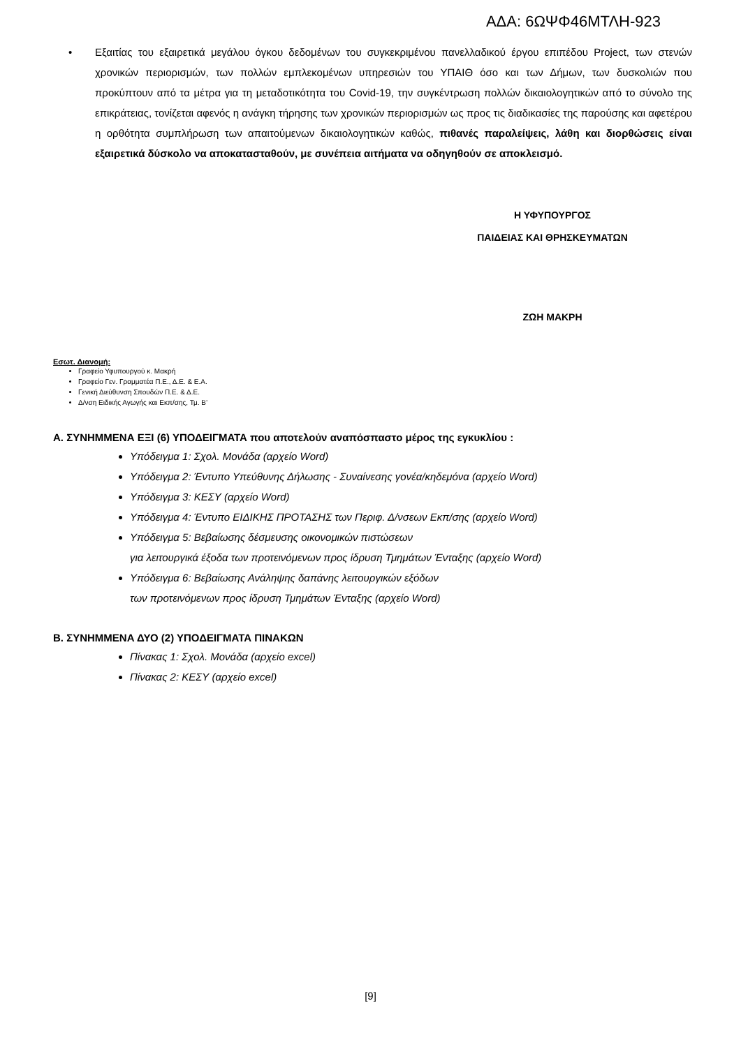ΑΔΑ: 6ΩΨΦ46ΜΤΛΗ-923
• Εξαιτίας του εξαιρετικά μεγάλου όγκου δεδομένων του συγκεκριμένου πανελλαδικού έργου επιπέδου Project, των στενών χρονικών περιορισμών, των πολλών εμπλεκομένων υπηρεσιών του ΥΠΑΙΘ όσο και των Δήμων, των δυσκολιών που προκύπτουν από τα μέτρα για τη μεταδοτικότητα του Covid-19, την συγκέντρωση πολλών δικαιολογητικών από το σύνολο της επικράτειας, τονίζεται αφενός η ανάγκη τήρησης των χρονικών περιορισμών ως προς τις διαδικασίες της παρούσης και αφετέρου η ορθότητα συμπλήρωση των απαιτούμενων δικαιολογητικών καθώς, πιθανές παραλείψεις, λάθη και διορθώσεις είναι εξαιρετικά δύσκολο να αποκατασταθούν, με συνέπεια αιτήματα να οδηγηθούν σε αποκλεισμό.
Η ΥΦΥΠΟΥΡΓΟΣ
ΠΑΙΔΕΙΑΣ ΚΑΙ ΘΡΗΣΚΕΥΜΑΤΩΝ
ΖΩΗ ΜΑΚΡΗ
Εσωτ. Διανομή:
Γραφείο Υφυπουργού κ. Μακρή
Γραφείο Γεν. Γραμματέα Π.Ε., Δ.Ε. & Ε.Α.
Γενική Διεύθυνση Σπουδών Π.Ε. & Δ.Ε.
Δ/νση Ειδικής Αγωγής και Εκπ/σης, Τμ. Β’
Α. ΣΥΝΗΜΜΕΝΑ ΕΞΙ (6) ΥΠΟΔΕΙΓΜΑΤΑ που αποτελούν αναπόσπαστο μέρος της εγκυκλίου :
Υπόδειγμα 1: Σχολ. Μονάδα (αρχείο Word)
Υπόδειγμα 2: Έντυπο Υπεύθυνης Δήλωσης - Συναίνεσης γονέα/κηδεμόνα (αρχείο Word)
Υπόδειγμα 3: ΚΕΣΥ (αρχείο Word)
Υπόδειγμα 4: Έντυπο ΕΙΔΙΚΗΣ ΠΡΟΤΑΣΗΣ των Περιφ. Δ/νσεων Εκπ/σης (αρχείο Word)
Υπόδειγμα 5: Βεβαίωσης δέσμευσης οικονομικών πιστώσεων
για λειτουργικά έξοδα των προτεινόμενων προς ίδρυση Τμημάτων Ένταξης (αρχείο Word)
Υπόδειγμα 6: Βεβαίωσης Ανάληψης δαπάνης λειτουργικών εξόδων
των προτεινόμενων προς ίδρυση Τμημάτων Ένταξης (αρχείο Word)
Β. ΣΥΝΗΜΜΕΝΑ ΔΥΟ (2) ΥΠΟΔΕΙΓΜΑΤΑ ΠΙΝΑΚΩΝ
Πίνακας 1: Σχολ. Μονάδα (αρχείο excel)
Πίνακας 2: ΚΕΣΥ (αρχείο excel)
[9]